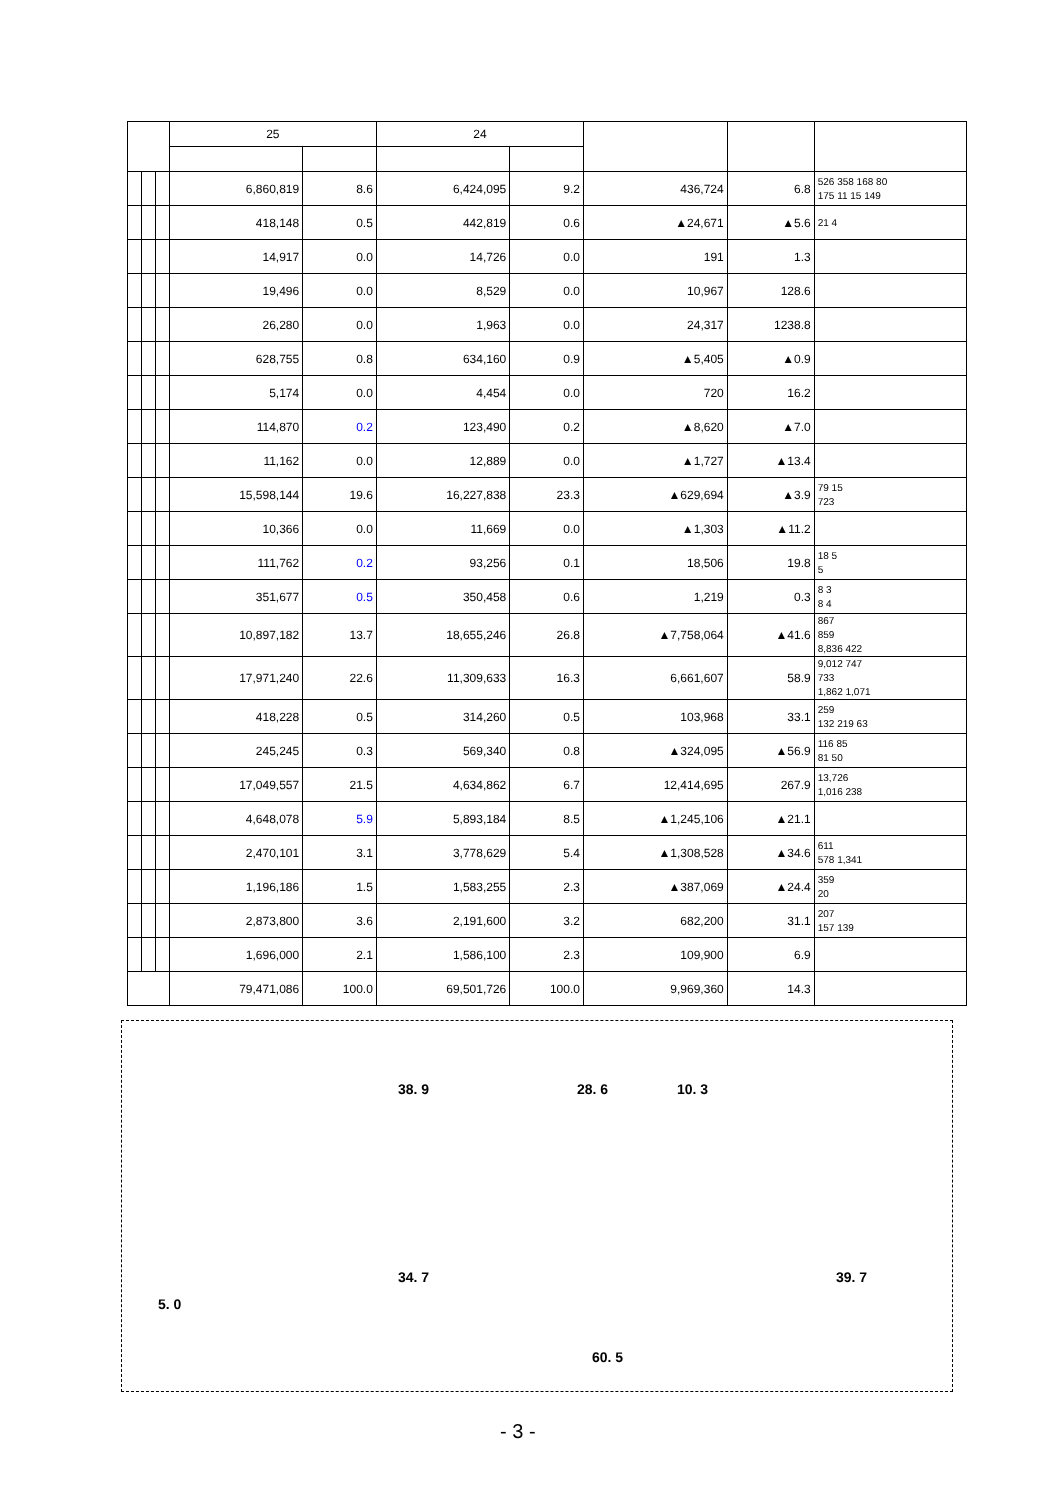| | | | 25 | | 24 | | | | |
| --- | --- | --- | --- | --- | --- | --- | --- | --- | --- |
| | | | 6,860,819 | 8.6 | 6,424,095 | 9.2 | 436,724 | 6.8 | 526 358 168 80 175 11 15 149 |
| | | | 418,148 | 0.5 | 442,819 | 0.6 | ▲24,671 | ▲5.6 | 21 4 |
| | | | 14,917 | 0.0 | 14,726 | 0.0 | 191 | 1.3 | |
| | | | 19,496 | 0.0 | 8,529 | 0.0 | 10,967 | 128.6 | |
| | | | 26,280 | 0.0 | 1,963 | 0.0 | 24,317 | 1238.8 | |
| | | | 628,755 | 0.8 | 634,160 | 0.9 | ▲5,405 | ▲0.9 | |
| | | | 5,174 | 0.0 | 4,454 | 0.0 | 720 | 16.2 | |
| | | | 114,870 | 0.2 | 123,490 | 0.2 | ▲8,620 | ▲7.0 | |
| | | | 11,162 | 0.0 | 12,889 | 0.0 | ▲1,727 | ▲13.4 | |
| | | | 15,598,144 | 19.6 | 16,227,838 | 23.3 | ▲629,694 | ▲3.9 | 79 15 723 |
| | | | 10,366 | 0.0 | 11,669 | 0.0 | ▲1,303 | ▲11.2 | |
| | | | 111,762 | 0.2 | 93,256 | 0.1 | 18,506 | 19.8 | 18 5 5 |
| | | | 351,677 | 0.5 | 350,458 | 0.6 | 1,219 | 0.3 | 8 3 8 4 |
| | | | 10,897,182 | 13.7 | 18,655,246 | 26.8 | ▲7,758,064 | ▲41.6 | 867 859 8,836 422 |
| | | | 17,971,240 | 22.6 | 11,309,633 | 16.3 | 6,661,607 | 58.9 | 9,012 747 733 1,862 1,071 |
| | | | 418,228 | 0.5 | 314,260 | 0.5 | 103,968 | 33.1 | 259 132 219 63 |
| | | | 245,245 | 0.3 | 569,340 | 0.8 | ▲324,095 | ▲56.9 | 116 85 81 50 |
| | | | 17,049,557 | 21.5 | 4,634,862 | 6.7 | 12,414,695 | 267.9 | 13,726 1,016 238 |
| | | | 4,648,078 | 5.9 | 5,893,184 | 8.5 | ▲1,245,106 | ▲21.1 | |
| | | | 2,470,101 | 3.1 | 3,778,629 | 5.4 | ▲1,308,528 | ▲34.6 | 611 578 1,341 |
| | | | 1,196,186 | 1.5 | 1,583,255 | 2.3 | ▲387,069 | ▲24.4 | 359 20 |
| | | | 2,873,800 | 3.6 | 2,191,600 | 3.2 | 682,200 | 31.1 | 207 157 139 |
| | | | 1,696,000 | 2.1 | 1,586,100 | 2.3 | 109,900 | 6.9 | |
| | | | 79,471,086 | 100.0 | 69,501,726 | 100.0 | 9,969,360 | 14.3 | |
38. 9 28. 6 10. 3
34. 7 39. 7
5. 0
60. 5
- 3 -